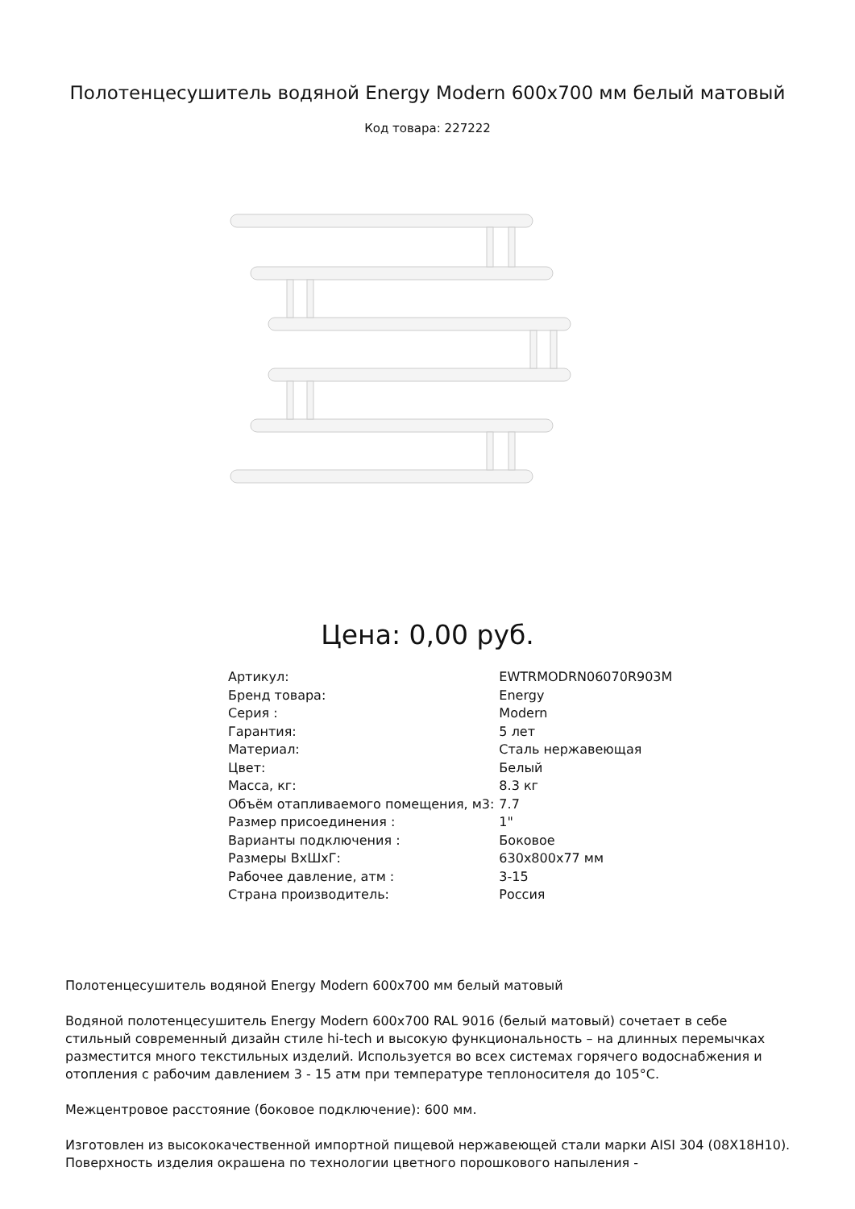Полотенцесушитель водяной Energy Modern 600x700 мм белый матовый
Код товара: 227222
Цена: 0,00 руб.
| Артикул: | EWTRMODRN06070R903M |
| Бренд товара: | Energy |
| Серия : | Modern |
| Гарантия: | 5 лет |
| Материал: | Сталь нержавеющая |
| Цвет: | Белый |
| Масса, кг: | 8.3 кг |
| Объём отапливаемого помещения, м3: | 7.7 |
| Размер присоединения : | 1" |
| Варианты подключения : | Боковое |
| Размеры ВхШхГ: | 630x800x77 мм |
| Рабочее давление, атм : | 3-15 |
| Страна производитель: | Россия |
Полотенцесушитель водяной Energy Modern 600x700 мм белый матовый
Водяной полотенцесушитель Energy Modern 600x700 RAL 9016 (белый матовый) сочетает в себе стильный современный дизайн стиле hi-tech и высокую функциональность – на длинных перемычках разместится много текстильных изделий. Используется во всех системах горячего водоснабжения и отопления с рабочим давлением 3 - 15 атм при температуре теплоносителя до 105°С.
Межцентровое расстояние (боковое подключение): 600 мм.
Изготовлен из высококачественной импортной пищевой нержавеющей стали марки AISI 304 (08Х18Н10). Поверхность изделия окрашена по технологии цветного порошкового напыления -